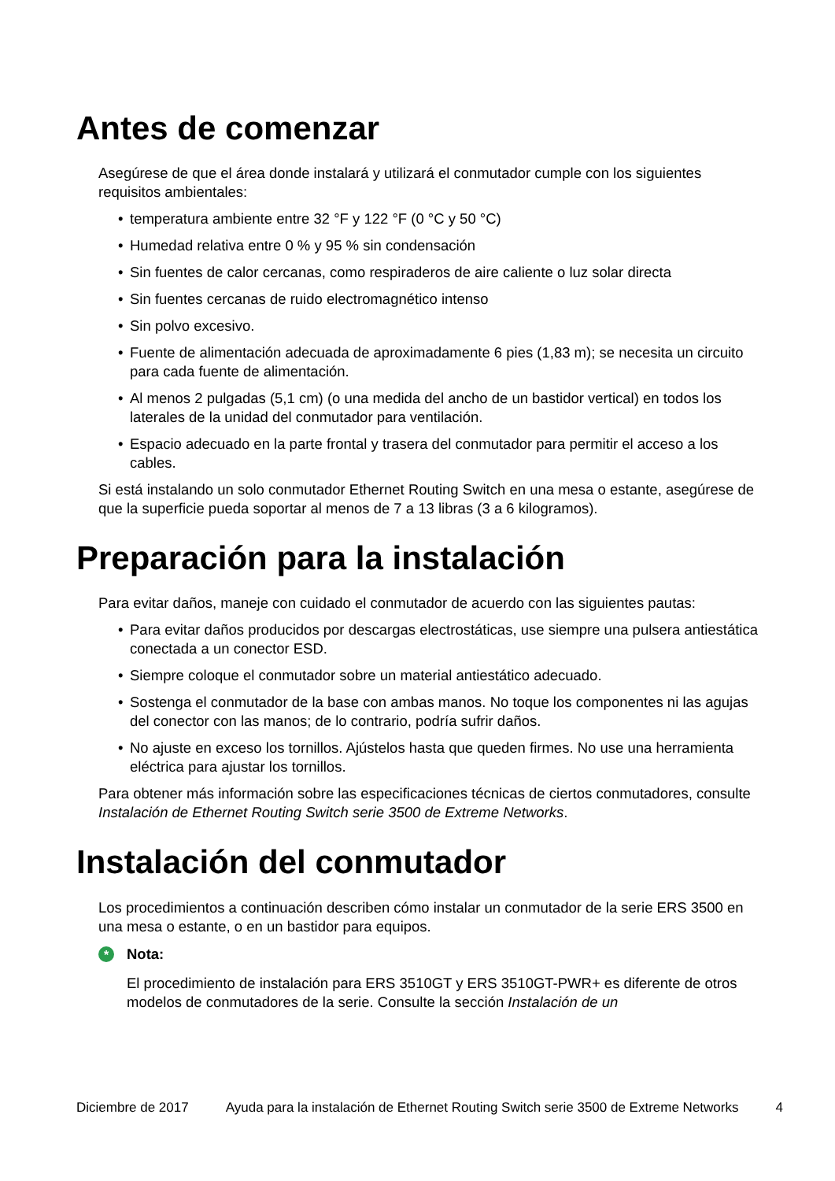Antes de comenzar
Asegúrese de que el área donde instalará y utilizará el conmutador cumple con los siguientes requisitos ambientales:
• temperatura ambiente entre 32 °F y 122 °F (0 °C y 50 °C)
• Humedad relativa entre 0 % y 95 % sin condensación
• Sin fuentes de calor cercanas, como respiraderos de aire caliente o luz solar directa
• Sin fuentes cercanas de ruido electromagnético intenso
• Sin polvo excesivo.
• Fuente de alimentación adecuada de aproximadamente 6 pies (1,83 m); se necesita un circuito para cada fuente de alimentación.
• Al menos 2 pulgadas (5,1 cm) (o una medida del ancho de un bastidor vertical) en todos los laterales de la unidad del conmutador para ventilación.
• Espacio adecuado en la parte frontal y trasera del conmutador para permitir el acceso a los cables.
Si está instalando un solo conmutador Ethernet Routing Switch en una mesa o estante, asegúrese de que la superficie pueda soportar al menos de 7 a 13 libras (3 a 6 kilogramos).
Preparación para la instalación
Para evitar daños, maneje con cuidado el conmutador de acuerdo con las siguientes pautas:
• Para evitar daños producidos por descargas electrostáticas, use siempre una pulsera antiestática conectada a un conector ESD.
• Siempre coloque el conmutador sobre un material antiestático adecuado.
• Sostenga el conmutador de la base con ambas manos. No toque los componentes ni las agujas del conector con las manos; de lo contrario, podría sufrir daños.
• No ajuste en exceso los tornillos. Ajústelos hasta que queden firmes. No use una herramienta eléctrica para ajustar los tornillos.
Para obtener más información sobre las especificaciones técnicas de ciertos conmutadores, consulte Instalación de Ethernet Routing Switch serie 3500 de Extreme Networks.
Instalación del conmutador
Los procedimientos a continuación describen cómo instalar un conmutador de la serie ERS 3500 en una mesa o estante, o en un bastidor para equipos.
*
Nota:
El procedimiento de instalación para ERS 3510GT y ERS 3510GT-PWR+ es diferente de otros modelos de conmutadores de la serie. Consulte la sección Instalación de un
Diciembre de 2017 Ayuda para la instalación de Ethernet Routing Switch serie 3500 de Extreme Networks
4